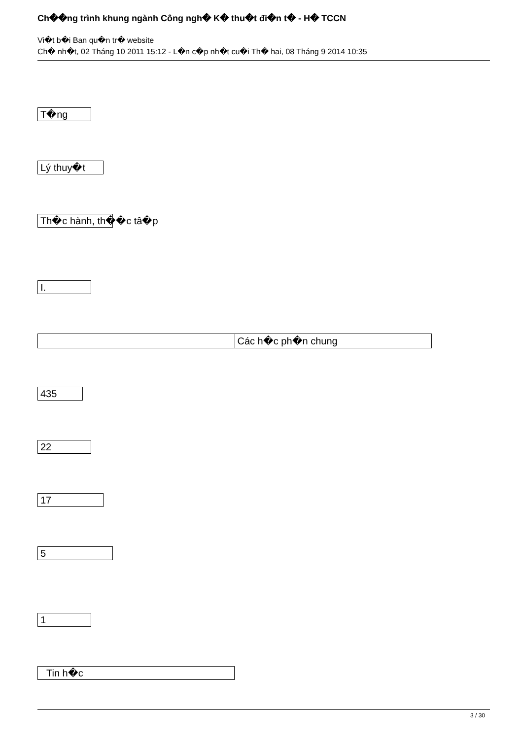Ch��ng trình khung ngành Công ngh� K� thu�t đi�n t� - H� TCCN
Vi�t b�i Ban qu�n tr� website
Ch� nh�t, 02 Tháng 10 2011 15:12 - L�n c�p nh�t cu�i Th� hai, 08 Tháng 9 2014 10:35
T�ng
Lý thuy�t
Th�c hành, th��c tâ�p
I.
| | Các h�c ph�n chung |
435
22
17
5
1
Tin h�c
3 / 30